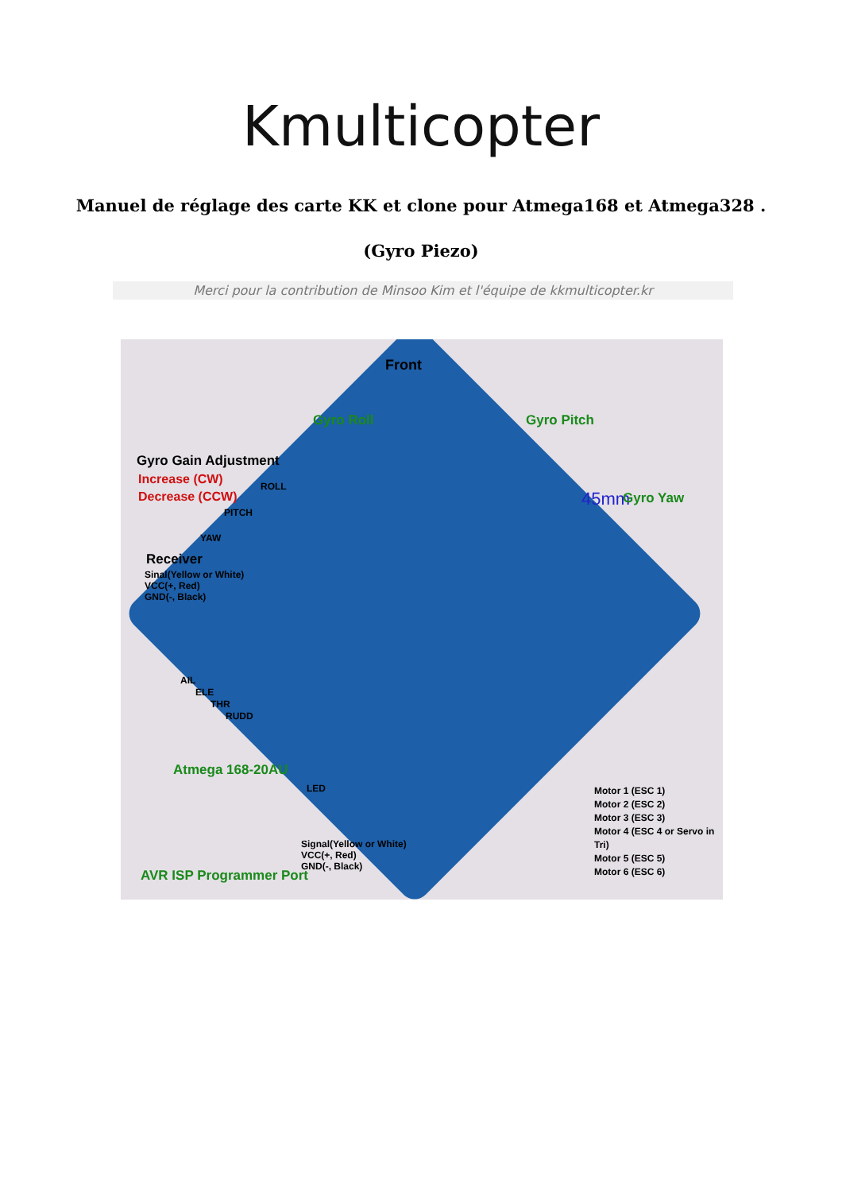Kmulticopter
Manuel de réglage des carte KK et clone pour Atmega168 et Atmega328 .
(Gyro Piezo)
Merci pour la contribution de Minsoo Kim et l'équipe de kkmulticopter.kr
Front
Gyro Roll Gyro Pitch
Gyro Gain Adjustment
Increase (CW)
Decrease (CCW)
ROLL
PITCH
YAW
45mm Gyro Yaw
Receiver
Sinal(Yellow or White)
VCC(+, Red)
GND(-, Black)
AIL
ELE
THR
RUDD
Atmega 168-20AU
LED
Motor 1 (ESC 1)
Motor 2 (ESC 2)
Motor 3 (ESC 3)
Motor 4 (ESC 4 or Servo in Tri)
Motor 5 (ESC 5)
Motor 6 (ESC 6)
Signal(Yellow or White)
VCC(+, Red)
GND(-, Black)
AVR ISP Programmer Port